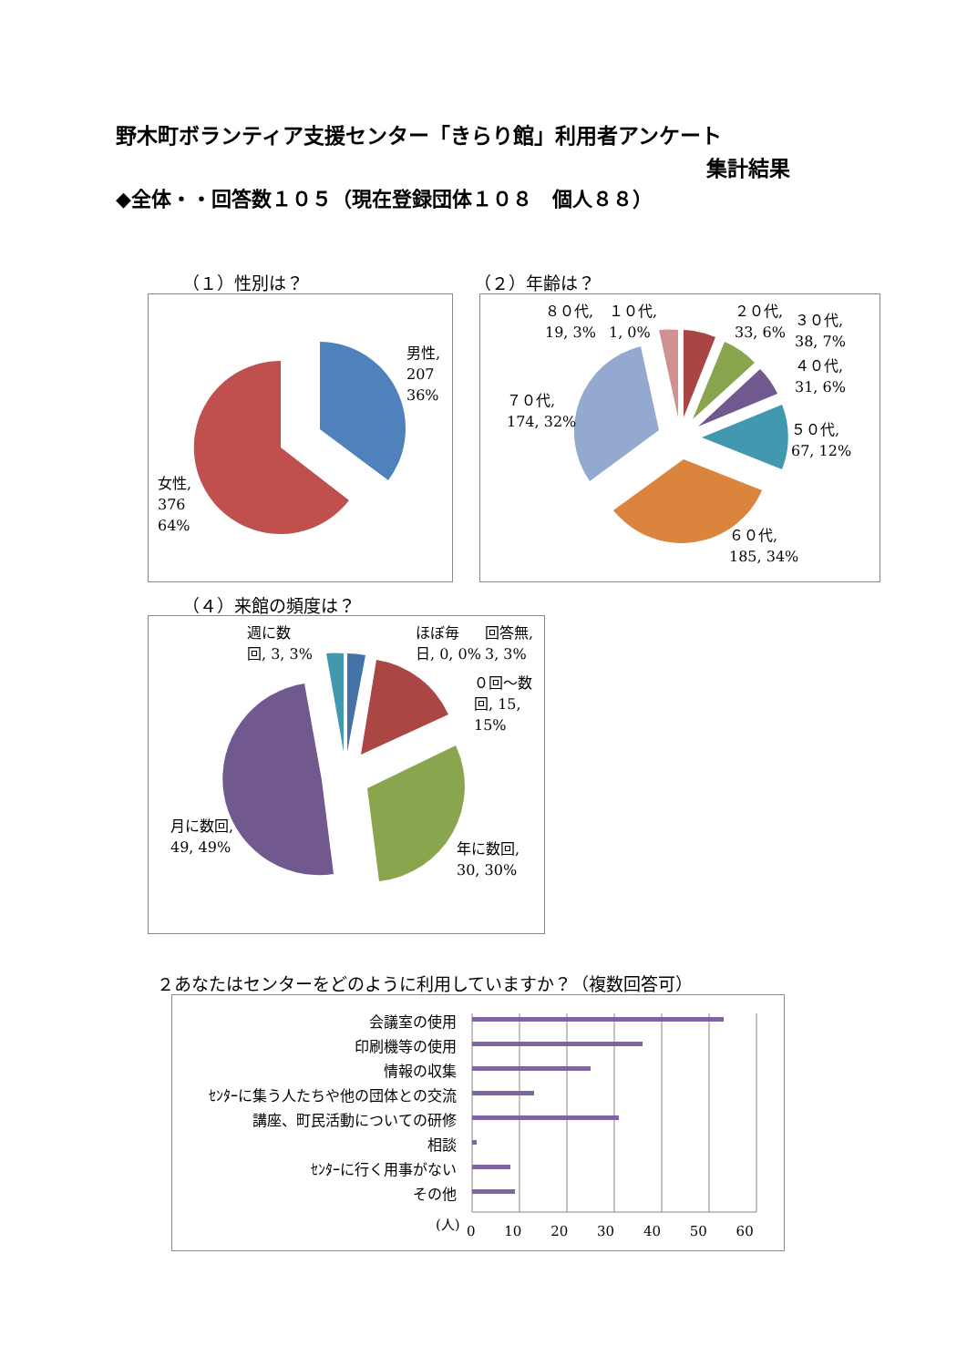野木町ボランティア支援センター「きらり館」利用者アンケート
集計結果
◆全体・・回答数１０５（現在登録団体１０８　個人８８）
（１）性別は？ （２）年齢は？
（４）来館の頻度は？
２あなたはセンターをどのように利用していますか？（複数回答可）
男性,
207
36%
女性,
376
64%
８０代,
19, 3%
１０代,
1, 0%
２０代,
33, 6%
３０代,
38, 7%
４０代,
31, 6%
５０代,
67, 12%
７０代,
174, 32%
６０代,
185, 34%
週に数
回, 3, 3%
ほぼ毎
日, 0, 0%
回答無,
3, 3%
０回～数
回, 15,
15%
月に数回,
49, 49%
年に数回,
30, 30%
会議室の使用
印刷機等の使用
情報の収集
ｾﾝﾀｰに集う人たちや他の団体との交流
講座、町民活動についての研修
相談
ｾﾝﾀｰに行く用事がない
その他
(人)
0 10 20 30 40 50 60